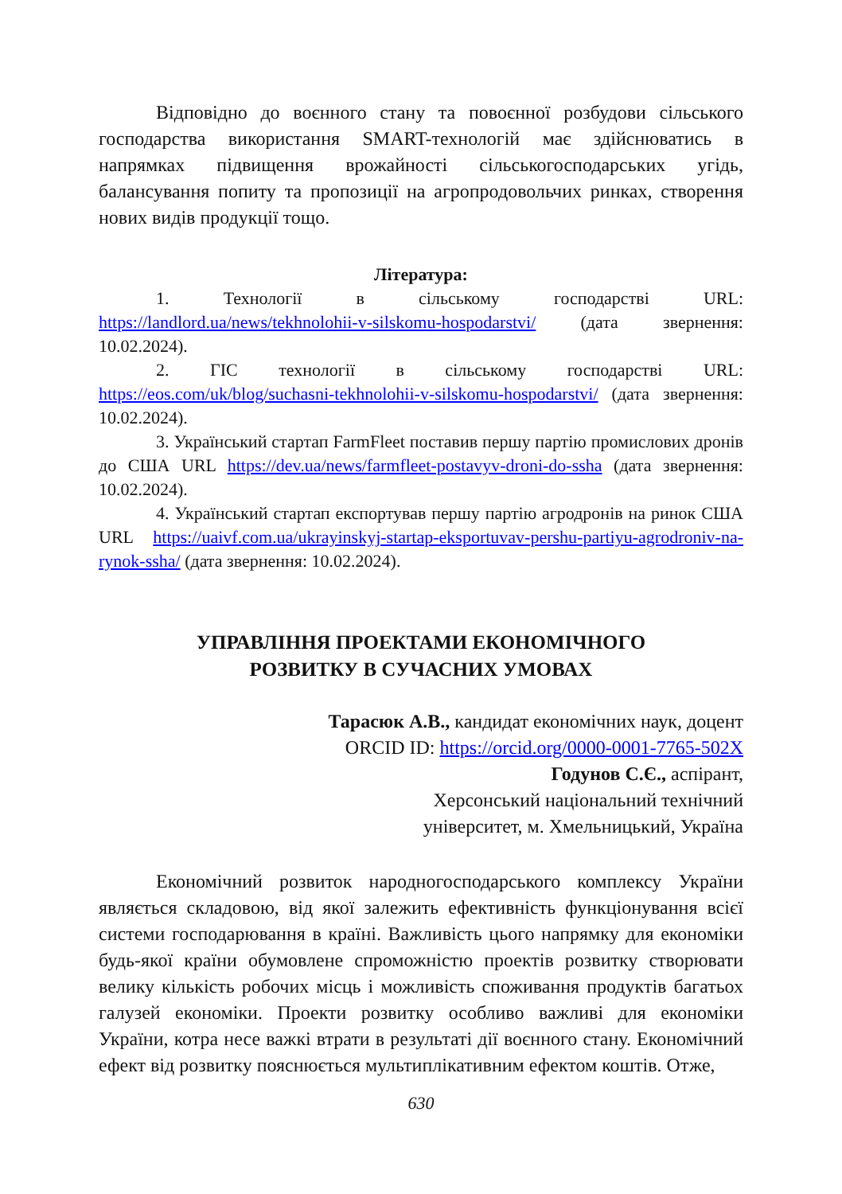Відповідно до воєнного стану та повоєнної розбудови сільського господарства використання SMART-технологій має здійснюватись в напрямках підвищення врожайності сільськогосподарських угідь, балансування попиту та пропозиції на агропродовольчих ринках, створення нових видів продукції тощо.
Література:
1. Технології в сільському господарстві URL: https://landlord.ua/news/tekhnolohii-v-silskomu-hospodarstvi/ (дата звернення: 10.02.2024).
2. ГІС технології в сільському господарстві URL: https://eos.com/uk/blog/suchasni-tekhnolohii-v-silskomu-hospodarstvi/ (дата звернення: 10.02.2024).
3. Український стартап FarmFleet поставив першу партію промислових дронів до США URL https://dev.ua/news/farmfleet-postavyv-droni-do-ssha (дата звернення: 10.02.2024).
4. Український стартап експортував першу партію агродронів на ринок США URL https://uaivf.com.ua/ukrayinskyj-startap-eksportuvav-pershu-partiyu-agrodroniv-na-rynok-ssha/ (дата звернення: 10.02.2024).
УПРАВЛІННЯ ПРОЕКТАМИ ЕКОНОМІЧНОГО
РОЗВИТКУ В СУЧАСНИХ УМОВАХ
Тарасюк А.В., кандидат економічних наук, доцент
ORCID ID: https://orcid.org/0000-0001-7765-502X
Годунов С.Є., аспірант,
Херсонський національний технічний
університет, м. Хмельницький, Україна
Економічний розвиток народногосподарського комплексу України являється складовою, від якої залежить ефективність функціонування всієї системи господарювання в країні. Важливість цього напрямку для економіки будь-якої країни обумовлене спроможністю проектів розвитку створювати велику кількість робочих місць і можливість споживання продуктів багатьох галузей економіки. Проекти розвитку особливо важливі для економіки України, котра несе важкі втрати в результаті дії воєнного стану. Економічний ефект від розвитку пояснюється мультиплікативним ефектом коштів. Отже,
630